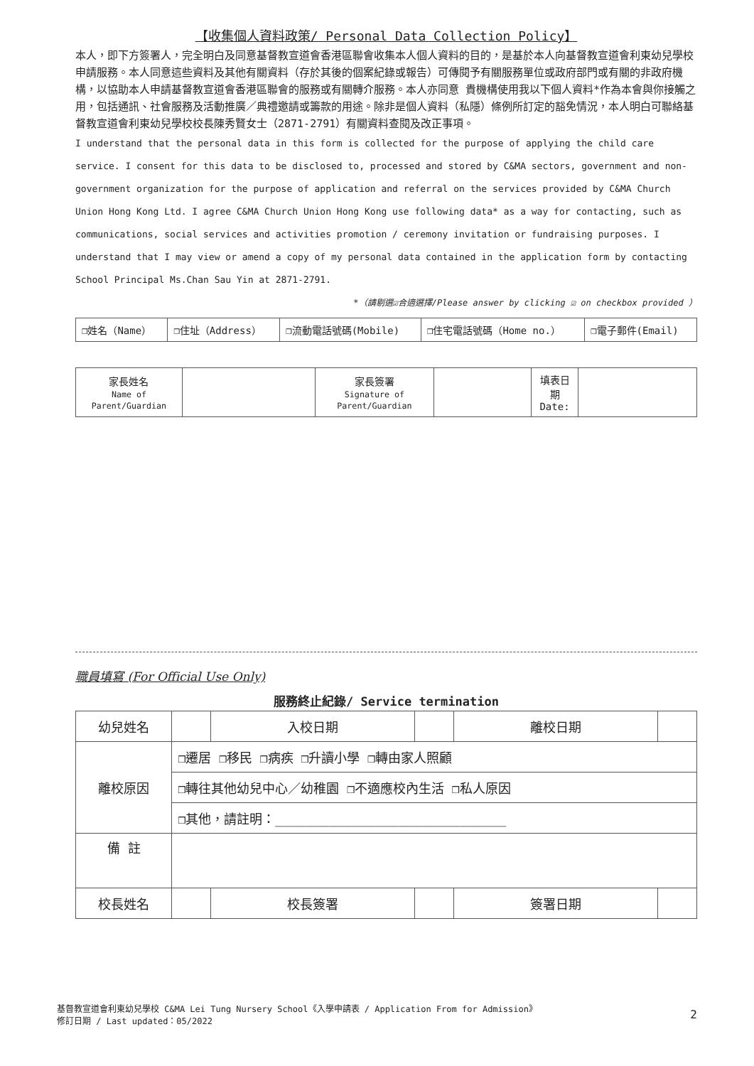【收集個人資料政策/ Personal Data Collection Policy】
本人，即下方簽署人，完全明白及同意基督教宣道會香港區聯會收集本人個人資料的目的，是基於本人向基督教宣道會利東幼兒學校申請服務。本人同意這些資料及其他有關資料（存於其後的個案紀錄或報告）可傳閱予有關服務單位或政府部門或有關的非政府機構，以協助本人申請基督教宣道會香港區聯會的服務或有關轉介服務。本人亦同意 貴機構使用我以下個人資料*作為本會與你接觸之用，包括通訊、社會服務及活動推廣／典禮邀請或籌款的用途。除非是個人資料（私隱）條例所訂定的豁免情況，本人明白可聯絡基督教宣道會利東幼兒學校校長陳秀賢女士（2871-2791）有關資料查閱及改正事項。
I understand that the personal data in this form is collected for the purpose of applying the child care service. I consent for this data to be disclosed to, processed and stored by C&MA sectors, government and non-government organization for the purpose of application and referral on the services provided by C&MA Church Union Hong Kong Ltd. I agree C&MA Church Union Hong Kong use following data* as a way for contacting, such as communications, social services and activities promotion / ceremony invitation or fundraising purposes. I understand that I may view or amend a copy of my personal data contained in the application form by contacting School Principal Ms.Chan Sau Yin at 2871-2791.
*（請剔選☑合適選擇/Please answer by clicking ☑ on checkbox provided ）
| ❒姓名（Name） | ❒住址（Address） | ❒流動電話號碼(Mobile) | ❒住宅電話號碼（Home no.） | ❒電子郵件(Email) |
| 家長姓名 Name of Parent/Guardian | | 家長簽署 Signature of Parent/Guardian | | 填表日期 Date: | |
職員填寫 (For Official Use Only)
服務終止紀錄/ Service termination
| 幼兒姓名 | | 入校日期 | | 離校日期 | |
| 離校原因 | ❒遷居 ❒移民 ❒病疾 ❒升讀小學 ❒轉由家人照顧 | | | | |
| | ❒轉往其他幼兒中心／幼稚園 ❒不適應校內生活 ❒私人原因 | | | | |
| | ❒其他，請註明：______________________________ | | | | |
| 備 註 | | | | | |
| 校長姓名 | | 校長簽署 | | 簽署日期 | |
基督教宣道會利東幼兒學校 C&MA Lei Tung Nursery School《入學申請表 / Application From for Admission》
修訂日期 / Last updated：05/2022
2